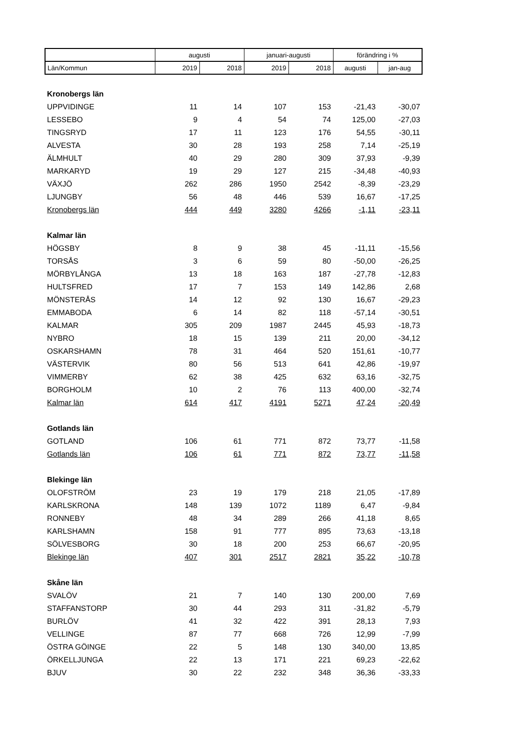| | augusti | | januari-augusti | | förändring i % | |
| --- | --- | --- | --- | --- | --- | --- |
| Län/Kommun | 2019 | 2018 | 2019 | 2018 | augusti | jan-aug |
| Kronobergs län | | | | | | |
| UPPVIDINGE | 11 | 14 | 107 | 153 | -21,43 | -30,07 |
| LESSEBO | 9 | 4 | 54 | 74 | 125,00 | -27,03 |
| TINGSRYD | 17 | 11 | 123 | 176 | 54,55 | -30,11 |
| ALVESTA | 30 | 28 | 193 | 258 | 7,14 | -25,19 |
| ÄLMHULT | 40 | 29 | 280 | 309 | 37,93 | -9,39 |
| MARKARYD | 19 | 29 | 127 | 215 | -34,48 | -40,93 |
| VÄXJÖ | 262 | 286 | 1950 | 2542 | -8,39 | -23,29 |
| LJUNGBY | 56 | 48 | 446 | 539 | 16,67 | -17,25 |
| Kronobergs län | 444 | 449 | 3280 | 4266 | -1,11 | -23,11 |
| Kalmar län | | | | | | |
| HÖGSBY | 8 | 9 | 38 | 45 | -11,11 | -15,56 |
| TORSÅS | 3 | 6 | 59 | 80 | -50,00 | -26,25 |
| MÖRBYLÅNGA | 13 | 18 | 163 | 187 | -27,78 | -12,83 |
| HULTSFRED | 17 | 7 | 153 | 149 | 142,86 | 2,68 |
| MÖNSTERÅS | 14 | 12 | 92 | 130 | 16,67 | -29,23 |
| EMMABODA | 6 | 14 | 82 | 118 | -57,14 | -30,51 |
| KALMAR | 305 | 209 | 1987 | 2445 | 45,93 | -18,73 |
| NYBRO | 18 | 15 | 139 | 211 | 20,00 | -34,12 |
| OSKARSHAMN | 78 | 31 | 464 | 520 | 151,61 | -10,77 |
| VÄSTERVIK | 80 | 56 | 513 | 641 | 42,86 | -19,97 |
| VIMMERBY | 62 | 38 | 425 | 632 | 63,16 | -32,75 |
| BORGHOLM | 10 | 2 | 76 | 113 | 400,00 | -32,74 |
| Kalmar län | 614 | 417 | 4191 | 5271 | 47,24 | -20,49 |
| Gotlands län | | | | | | |
| GOTLAND | 106 | 61 | 771 | 872 | 73,77 | -11,58 |
| Gotlands län | 106 | 61 | 771 | 872 | 73,77 | -11,58 |
| Blekinge län | | | | | | |
| OLOFSTRÖM | 23 | 19 | 179 | 218 | 21,05 | -17,89 |
| KARLSKRONA | 148 | 139 | 1072 | 1189 | 6,47 | -9,84 |
| RONNEBY | 48 | 34 | 289 | 266 | 41,18 | 8,65 |
| KARLSHAMN | 158 | 91 | 777 | 895 | 73,63 | -13,18 |
| SÖLVESBORG | 30 | 18 | 200 | 253 | 66,67 | -20,95 |
| Blekinge län | 407 | 301 | 2517 | 2821 | 35,22 | -10,78 |
| Skåne län | | | | | | |
| SVALÖV | 21 | 7 | 140 | 130 | 200,00 | 7,69 |
| STAFFANSTORP | 30 | 44 | 293 | 311 | -31,82 | -5,79 |
| BURLÖV | 41 | 32 | 422 | 391 | 28,13 | 7,93 |
| VELLINGE | 87 | 77 | 668 | 726 | 12,99 | -7,99 |
| ÖSTRA GÖINGE | 22 | 5 | 148 | 130 | 340,00 | 13,85 |
| ÖRKELLJUNGA | 22 | 13 | 171 | 221 | 69,23 | -22,62 |
| BJUV | 30 | 22 | 232 | 348 | 36,36 | -33,33 |